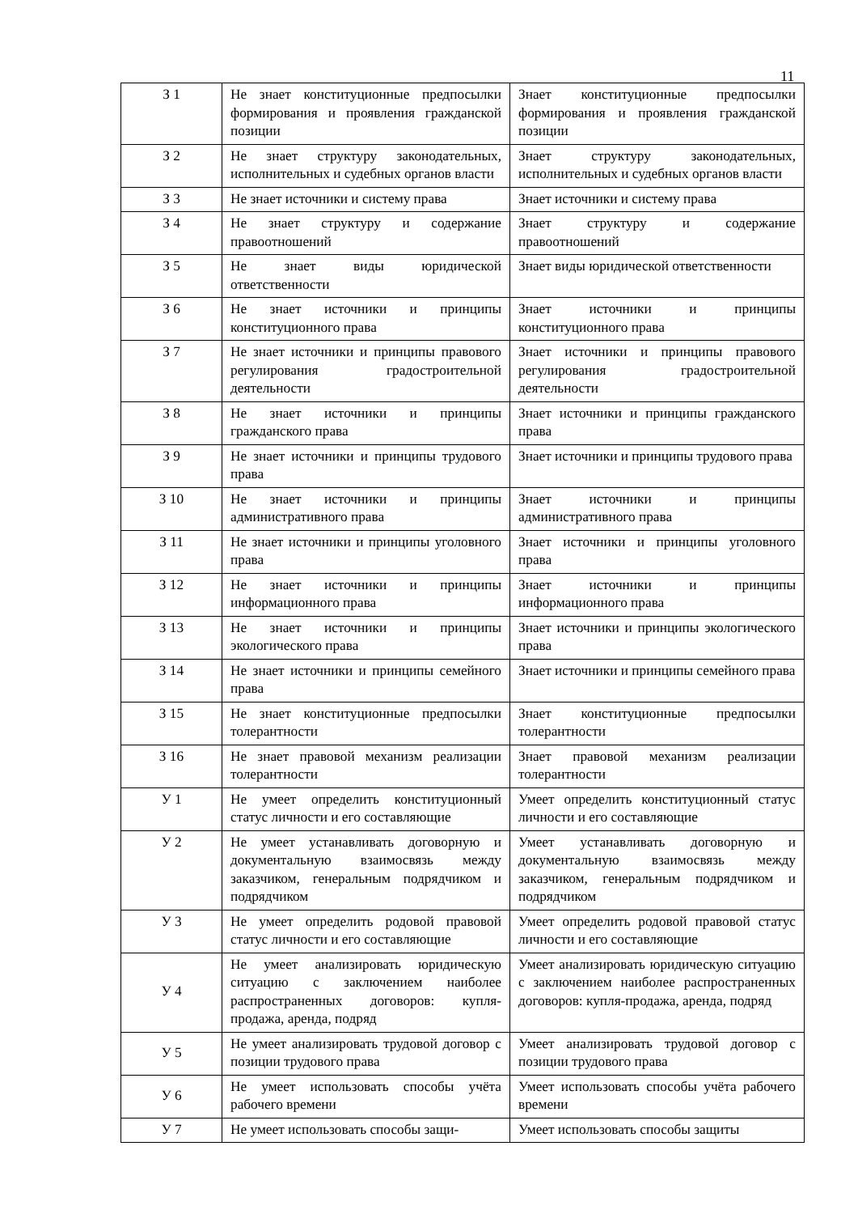11
| З 1 | Не знает конституционные предпосылки формирования и проявления гражданской позиции | Знает конституционные предпосылки формирования и проявления гражданской позиции |
| З 2 | Не знает структуру законодательных, исполнительных и судебных органов власти | Знает структуру законодательных, исполнительных и судебных органов власти |
| З 3 | Не знает источники и систему права | Знает источники и систему права |
| З 4 | Не знает структуру и содержание правоотношений | Знает структуру и содержание правоотношений |
| З 5 | Не знает виды юридической ответственности | Знает виды юридической ответственности |
| З 6 | Не знает источники и принципы конституционного права | Знает источники и принципы конституционного права |
| З 7 | Не знает источники и принципы правового регулирования градостроительной деятельности | Знает источники и принципы правового регулирования градостроительной деятельности |
| З 8 | Не знает источники и принципы гражданского права | Знает источники и принципы гражданского права |
| З 9 | Не знает источники и принципы трудового права | Знает источники и принципы трудового права |
| З 10 | Не знает источники и принципы административного права | Знает источники и принципы административного права |
| З 11 | Не знает источники и принципы уголовного права | Знает источники и принципы уголовного права |
| З 12 | Не знает источники и принципы информационного права | Знает источники и принципы информационного права |
| З 13 | Не знает источники и принципы экологического права | Знает источники и принципы экологического права |
| З 14 | Не знает источники и принципы семейного права | Знает источники и принципы семейного права |
| З 15 | Не знает конституционные предпосылки толерантности | Знает конституционные предпосылки толерантности |
| З 16 | Не знает правовой механизм реализации толерантности | Знает правовой механизм реализации толерантности |
| У 1 | Не умеет определить конституционный статус личности и его составляющие | Умеет определить конституционный статус личности и его составляющие |
| У 2 | Не умеет устанавливать договорную и документальную взаимосвязь между заказчиком, генеральным подрядчиком и подрядчиком | Умеет устанавливать договорную и документальную взаимосвязь между заказчиком, генеральным подрядчиком и подрядчиком |
| У 3 | Не умеет определить родовой правовой статус личности и его составляющие | Умеет определить родовой правовой статус личности и его составляющие |
| У 4 | Не умеет анализировать юридическую ситуацию с заключением наиболее распространенных договоров: купля-продажа, аренда, подряд | Умеет анализировать юридическую ситуацию с заключением наиболее распространенных договоров: купля-продажа, аренда, подряд |
| У 5 | Не умеет анализировать трудовой договор с позиции трудового права | Умеет анализировать трудовой договор с позиции трудового права |
| У 6 | Не умеет использовать способы учёта рабочего времени | Умеет использовать способы учёта рабочего времени |
| У 7 | Не умеет использовать способы защи- | Умеет использовать способы защиты |